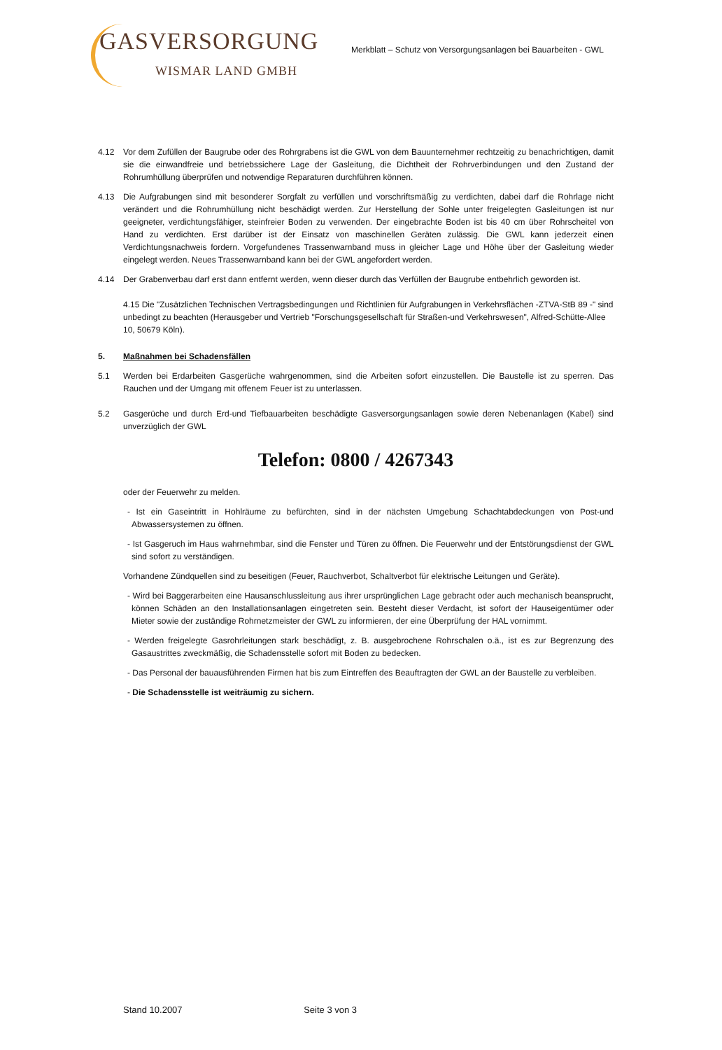GASVERSORGUNG
WISMAR LAND GMBH
Merkblatt – Schutz von Versorgungsanlagen bei Bauarbeiten - GWL
4.12 Vor dem Zufüllen der Baugrube oder des Rohrgrabens ist die GWL von dem Bauunternehmer rechtzeitig zu benachrichtigen, damit sie die einwandfreie und betriebssichere Lage der Gasleitung, die Dichtheit der Rohrverbindungen und den Zustand der Rohrumhüllung überprüfen und notwendige Reparaturen durchführen können.
4.13 Die Aufgrabungen sind mit besonderer Sorgfalt zu verfüllen und vorschriftsmäßig zu verdichten, dabei darf die Rohrlage nicht verändert und die Rohrumhüllung nicht beschädigt werden. Zur Herstellung der Sohle unter freigelegten Gasleitungen ist nur geeigneter, verdichtungsfähiger, steinfreier Boden zu verwenden. Der eingebrachte Boden ist bis 40 cm über Rohrscheitel von Hand zu verdichten. Erst darüber ist der Einsatz von maschinellen Geräten zulässig. Die GWL kann jederzeit einen Verdichtungsnachweis fordern. Vorgefundenes Trassenwarnband muss in gleicher Lage und Höhe über der Gasleitung wieder eingelegt werden. Neues Trassenwarnband kann bei der GWL angefordert werden.
4.14 Der Grabenverbau darf erst dann entfernt werden, wenn dieser durch das Verfüllen der Baugrube entbehrlich geworden ist.
4.15 Die "Zusätzlichen Technischen Vertragsbedingungen und Richtlinien für Aufgrabungen in Verkehrsflächen -ZTVA-StB 89 -" sind unbedingt zu beachten (Herausgeber und Vertrieb "Forschungsgesellschaft für Straßen-und Verkehrswesen", Alfred-Schütte-Allee 10, 50679 Köln).
5. Maßnahmen bei Schadensfällen
5.1 Werden bei Erdarbeiten Gasgerüche wahrgenommen, sind die Arbeiten sofort einzustellen. Die Baustelle ist zu sperren. Das Rauchen und der Umgang mit offenem Feuer ist zu unterlassen.
5.2 Gasgerüche und durch Erd-und Tiefbauarbeiten beschädigte Gasversorgungsanlagen sowie deren Nebenanlagen (Kabel) sind unverzüglich der GWL
Telefon: 0800 / 4267343
oder der Feuerwehr zu melden.
- Ist ein Gaseintritt in Hohlräume zu befürchten, sind in der nächsten Umgebung Schachtabdeckungen von Post-und Abwassersystemen zu öffnen.
- Ist Gasgeruch im Haus wahrnehmbar, sind die Fenster und Türen zu öffnen. Die Feuerwehr und der Entstörungsdienst der GWL sind sofort zu verständigen.
Vorhandene Zündquellen sind zu beseitigen (Feuer, Rauchverbot, Schaltverbot für elektrische Leitungen und Geräte).
- Wird bei Baggerarbeiten eine Hausanschlussleitung aus ihrer ursprünglichen Lage gebracht oder auch mechanisch beansprucht, können Schäden an den Installationsanlagen eingetreten sein. Besteht dieser Verdacht, ist sofort der Hauseigentümer oder Mieter sowie der zuständige Rohrnetzmeister der GWL zu informieren, der eine Überprüfung der HAL vornimmt.
- Werden freigelegte Gasrohrleitungen stark beschädigt, z. B. ausgebrochene Rohrschalen o.ä., ist es zur Begrenzung des Gasaustrittes zweckmäßig, die Schadensstelle sofort mit Boden zu bedecken.
- Das Personal der bauausführenden Firmen hat bis zum Eintreffen des Beauftragten der GWL an der Baustelle zu verbleiben.
- Die Schadensstelle ist weiträumig zu sichern.
Stand 10.2007 Seite 3 von 3